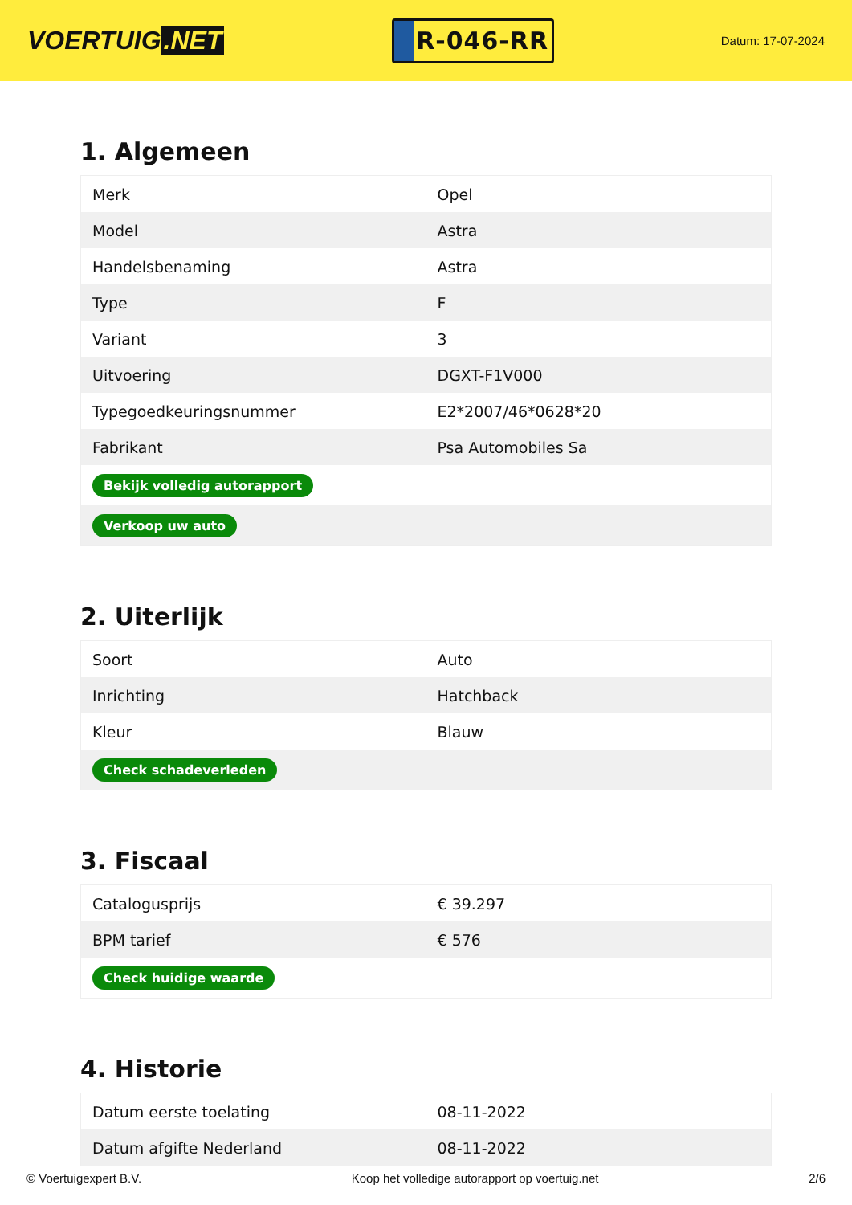VOERTUIG.NET
R-046-RR
Datum: 17-07-2024
1. Algemeen
| Merk | Opel |
| Model | Astra |
| Handelsbenaming | Astra |
| Type | F |
| Variant | 3 |
| Uitvoering | DGXT-F1V000 |
| Typegoedkeuringsnummer | E2*2007/46*0628*20 |
| Fabrikant | Psa Automobiles Sa |
| Bekijk volledig autorapport | |
| Verkoop uw auto | |
2. Uiterlijk
| Soort | Auto |
| Inrichting | Hatchback |
| Kleur | Blauw |
| Check schadeverleden | |
3. Fiscaal
| Catalogusprijs | € 39.297 |
| BPM tarief | € 576 |
| Check huidige waarde | |
4. Historie
| Datum eerste toelating | 08-11-2022 |
| Datum afgifte Nederland | 08-11-2022 |
© Voertuigexpert B.V. Koop het volledige autorapport op voertuig.net 2/6